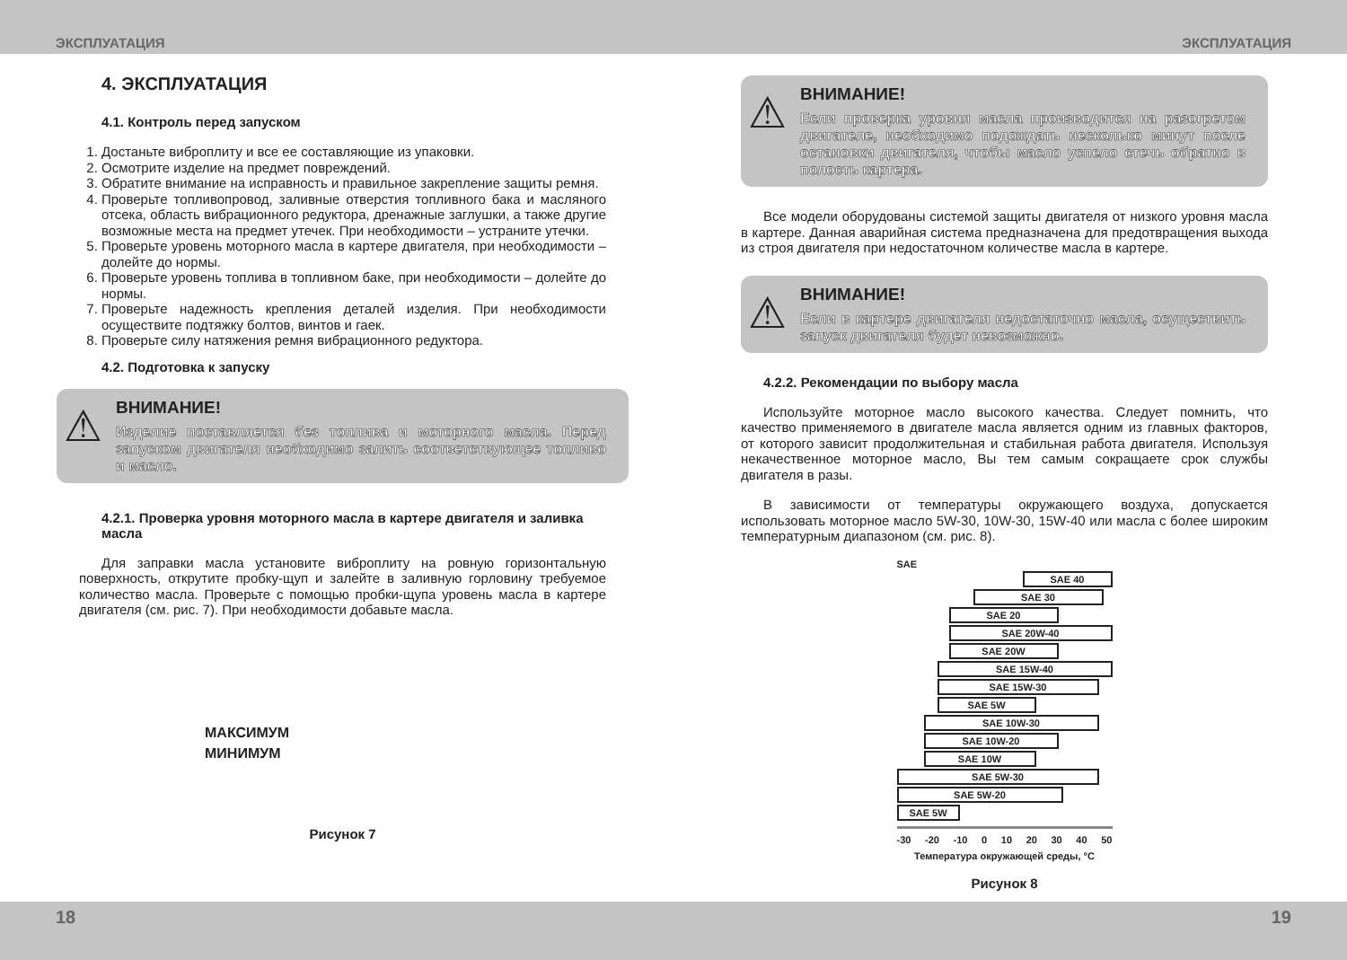ЭКСПЛУАТАЦИЯ ЭКСПЛУАТАЦИЯ
4. ЭКСПЛУАТАЦИЯ
4.1. Контроль перед запуском
1. Достаньте виброплиту и все ее составляющие из упаковки.
2. Осмотрите изделие на предмет повреждений.
3. Обратите внимание на исправность и правильное закрепление защиты ремня.
4. Проверьте топливопровод, заливные отверстия топливного бака и масляного отсека, область вибрационного редуктора, дренажные заглушки, а также другие возможные места на предмет утечек. При необходимости – устраните утечки.
5. Проверьте уровень моторного масла в картере двигателя, при необходимости – долейте до нормы.
6. Проверьте уровень топлива в топливном баке, при необходимости – долейте до нормы.
7. Проверьте надежность крепления деталей изделия. При необходимости осуществите подтяжку болтов, винтов и гаек.
8. Проверьте силу натяжения ремня вибрационного редуктора.
4.2. Подготовка к запуску
⚠ ВНИМАНИЕ!
Изделие поставляется без топлива и моторного масла. Перед запуском двигателя необходимо залить соответствующее топливо и масло.
4.2.1. Проверка уровня моторного масла в картере двигателя и заливка масла
Для заправки масла установите виброплиту на ровную горизонтальную поверхность, открутите пробку-щуп и залейте в заливную горловину требуемое количество масла. Проверьте с помощью пробки-щупа уровень масла в картере двигателя (см. рис. 7). При необходимости добавьте масла.
МАКСИМУМ
МИНИМУМ
Рисунок 7
⚠ ВНИМАНИЕ!
Если проверка уровня масла производится на разогретом двигателе, необходимо подождать несколько минут после остановки двигателя, чтобы масло успело стечь обратно в полость картера.
Все модели оборудованы системой защиты двигателя от низкого уровня масла в картере. Данная аварийная система предназначена для предотвращения выхода из строя двигателя при недостаточном количестве масла в картере.
⚠ ВНИМАНИЕ!
Если в картере двигателя недостаточно масла, осуществить запуск двигателя будет невозможно.
4.2.2. Рекомендации по выбору масла
Используйте моторное масло высокого качества. Следует помнить, что качество применяемого в двигателе масла является одним из главных факторов, от которого зависит продолжительная и стабильная работа двигателя. Используя некачественное моторное масло, Вы тем самым сокращаете срок службы двигателя в разы.
В зависимости от температуры окружающего воздуха, допускается использовать моторное масло 5W-30, 10W-30, 15W-40 или масла с более широким температурным диапазоном (см. рис. 8).
SAE
SAE 40
SAE 30
SAE 20
SAE 20W-40
SAE 20W
SAE 15W-40
SAE 15W-30
SAE 5W
SAE 10W-30
SAE 10W-20
SAE 10W
SAE 5W-30
SAE 5W-20
SAE 5W
-30 -20 -10 0 10 20 30 40 50
Температура окружающей среды, °С
Рисунок 8
18 19